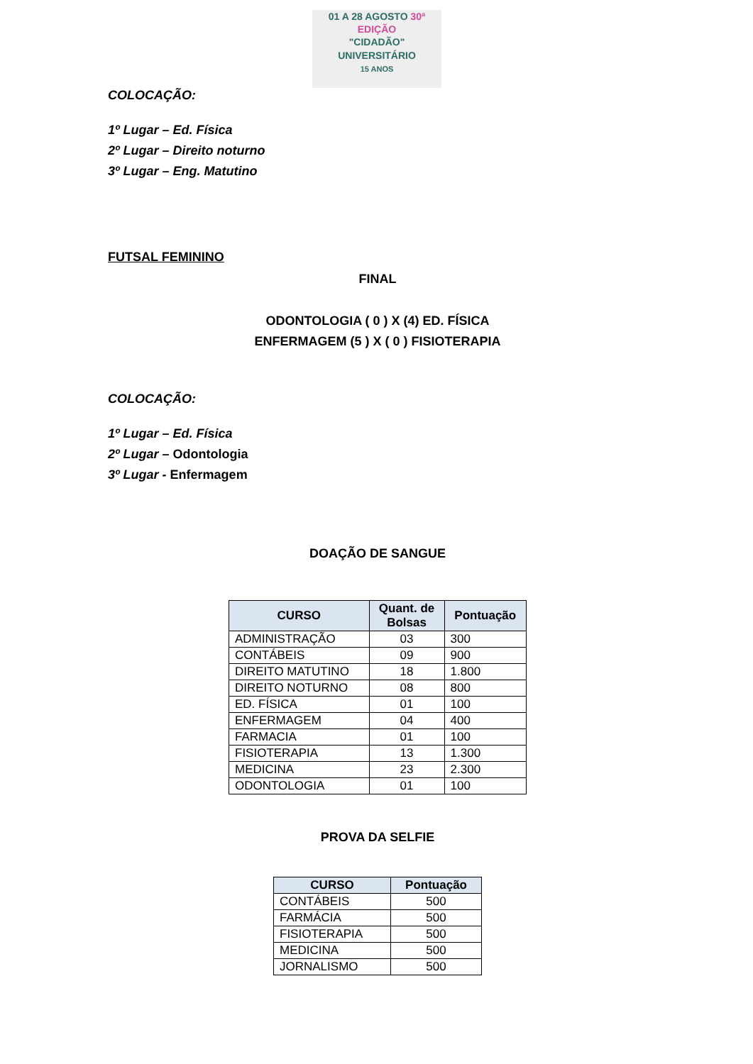01 A 28 AGOSTO 30ª EDIÇÃO
"CIDADÃO"
UNIVERSITÁRIO
15 ANOS
COLOCAÇÃO:
1º Lugar – Ed. Física
2º Lugar – Direito noturno
3º Lugar – Eng. Matutino
FUTSAL FEMININO
FINAL
ODONTOLOGIA ( 0 ) X (4) ED. FÍSICA
ENFERMAGEM (5 ) X ( 0 ) FISIOTERAPIA
COLOCAÇÃO:
1º Lugar – Ed. Física
2º Lugar – Odontologia
3º Lugar - Enfermagem
DOAÇÃO DE SANGUE
| CURSO | Quant. de Bolsas | Pontuação |
| --- | --- | --- |
| ADMINISTRAÇÃO | 03 | 300 |
| CONTÁBEIS | 09 | 900 |
| DIREITO MATUTINO | 18 | 1.800 |
| DIREITO NOTURNO | 08 | 800 |
| ED. FÍSICA | 01 | 100 |
| ENFERMAGEM | 04 | 400 |
| FARMACIA | 01 | 100 |
| FISIOTERAPIA | 13 | 1.300 |
| MEDICINA | 23 | 2.300 |
| ODONTOLOGIA | 01 | 100 |
PROVA DA SELFIE
| CURSO | Pontuação |
| --- | --- |
| CONTÁBEIS | 500 |
| FARMÁCIA | 500 |
| FISIOTERAPIA | 500 |
| MEDICINA | 500 |
| JORNALISMO | 500 |